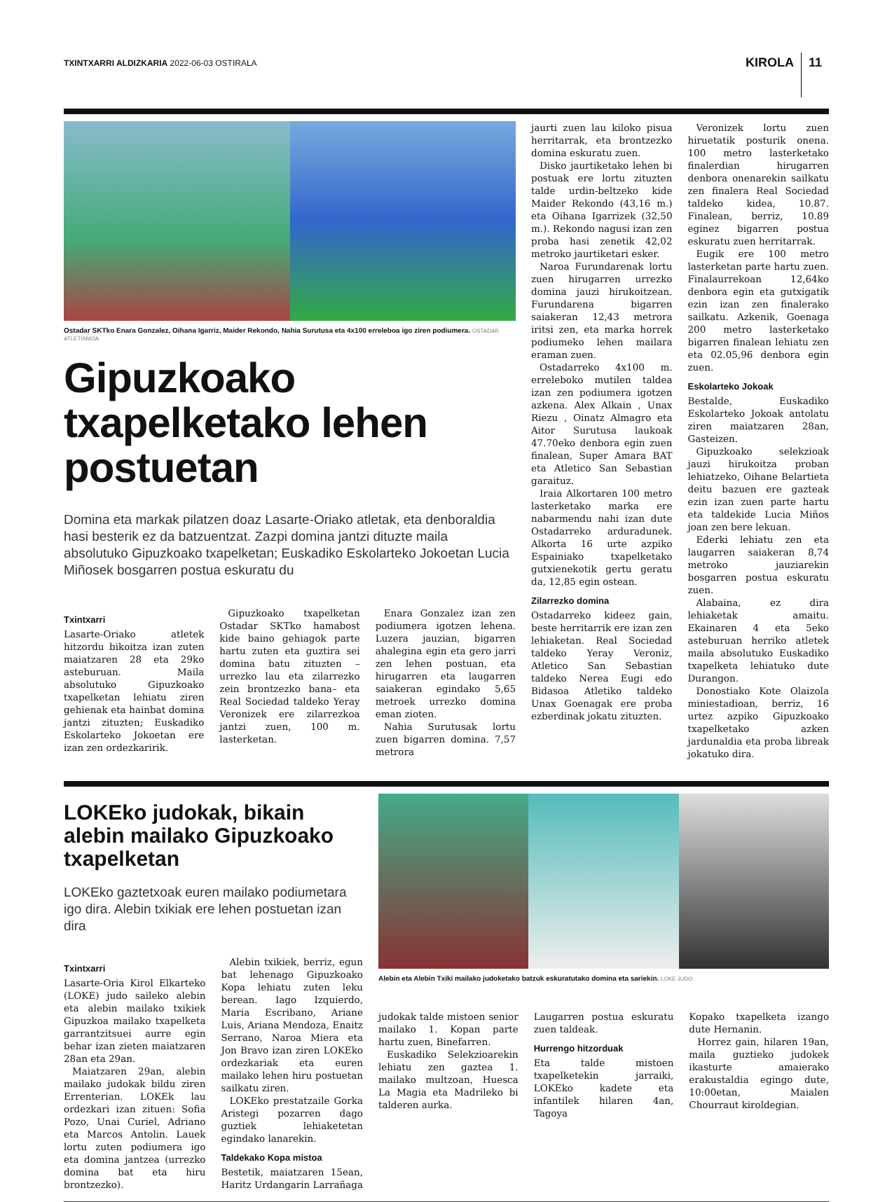TXINTXARRI ALDIZKARIA 2022-06-03 OSTIRALA
KIROLA 11
Ostadar SKTko Enara Gonzalez, Oihana Igarriz, Maider Rekondo, Nahia Surutusa eta 4x100 erreleboa igo ziren podiumera. OSTADAR ATLETISMOA
Gipuzkoako txapelketako lehen postuetan
Domina eta markak pilatzen doaz Lasarte-Oriako atletak, eta denboraldia hasi besterik ez da batzuentzat. Zazpi domina jantzi dituzte maila absolutuko Gipuzkoako txapelketan; Euskadiko Eskolarteko Jokoetan Lucia Miñosek bosgarren postua eskuratu du
Txintxarri
Lasarte-Oriako atletek hitzordu bikoitza izan zuten maiatzaren 28 eta 29ko asteburuan. Maila absolutuko Gipuzkoako txapelketan lehiatu ziren gehienak eta hainbat domina jantzi zituzten; Euskadiko Eskolarteko Jokoetan ere izan zen ordezkaririk.
Gipuzkoako txapelketan Ostadar SKTko hamabost kide baino gehiagok parte hartu zuten eta guztira sei domina batu zituzten –urrezko lau eta zilarrezko zein brontzezko bana– eta Real Sociedad taldeko Yeray Veronizek ere zilarrezkoa jantzi zuen, 100 m. lasterketan.
Enara Gonzalez izan zen podiumera igotzen lehena. Luzera jauzian, bigarren ahalegina egin eta gero jarri zen lehen postuan, eta hirugarren eta laugarren saiakeran egindako 5,65 metroek urrezko domina eman zioten.
Nahia Surutusak lortu zuen bigarren domina. 7,57 metrora
jaurti zuen lau kiloko pisua herritarrak, eta brontzezko domina eskuratu zuen.
Disko jaurtiketako lehen bi postuak ere lortu zituzten talde urdin-beltzeko kide Maider Rekondo (43,16 m.) eta Oihana Igarrizek (32,50 m.). Rekondo nagusi izan zen proba hasi zenetik 42,02 metroko jaurtiketari esker.
Naroa Furundarenak lortu zuen hirugarren urrezko domina jauzi hirukoitzean. Furundarena bigarren saiakeran 12,43 metrora iritsi zen, eta marka horrek podiumeko lehen mailara eraman zuen.
Ostadarreko 4x100 m. erreleboko mutilen taldea izan zen podiumera igotzen azkena. Alex Alkain , Unax Riezu , Oinatz Almagro eta Aitor Surutusa laukoak 47.70eko denbora egin zuen finalean, Super Amara BAT eta Atletico San Sebastian garaituz.
Iraia Alkortaren 100 metro lasterketako marka ere nabarmendu nahi izan dute Ostadarreko arduradunek. Alkorta 16 urte azpiko Espainiako txapelketako gutxienekotik gertu geratu da, 12,85 egin ostean.
Zilarrezko domina
Ostadarreko kideez gain, beste herritarrik ere izan zen lehiaketan. Real Sociedad taldeko Yeray Veroniz, Atletico San Sebastian taldeko Nerea Eugi edo Bidasoa Atletiko taldeko Unax Goenagak ere proba ezberdinak jokatu zituzten.
Veronizek lortu zuen hiruetatik posturik onena. 100 metro lasterketako finalerdian hirugarren denbora onenarekin sailkatu zen finalera Real Sociedad taldeko kidea, 10.87. Finalean, berriz, 10.89 eginez bigarren postua eskuratu zuen herritarrak.
Eugik ere 100 metro lasterketan parte hartu zuen. Finalaurrekoan 12,64ko denbora egin eta gutxigatik ezin izan zen finalerako sailkatu. Azkenik, Goenaga 200 metro lasterketako bigarren finalean lehiatu zen eta 02.05,96 denbora egin zuen.
Eskolarteko Jokoak
Bestalde, Euskadiko Eskolarteko Jokoak antolatu ziren maiatzaren 28an, Gasteizen.
Gipuzkoako selekzioak jauzi hirukoitza proban lehiatzeko, Oihane Belartieta deitu bazuen ere gazteak ezin izan zuen parte hartu eta taldekide Lucia Miños joan zen bere lekuan.
Ederki lehiatu zen eta laugarren saiakeran 8,74 metroko jauziarekin bosgarren postua eskuratu zuen.
Alabaina, ez dira lehiaketak amaitu. Ekainaren 4 eta 5eko asteburuan herriko atletek maila absolutuko Euskadiko txapelketa lehiatuko dute Durangon.
Donostiako Kote Olaizola miniestadioan, berriz, 16 urtez azpiko Gipuzkoako txapelketako azken jardunaldia eta proba libreak jokatuko dira.
LOKEko judokak, bikain alebin mailako Gipuzkoako txapelketan
LOKEko gaztetxoak euren mailako podiumetara igo dira. Alebin txikiak ere lehen postuetan izan dira
Txintxarri
Lasarte-Oria Kirol Elkarteko (LOKE) judo saileko alebin eta alebin mailako txikiek Gipuzkoa mailako txapelketa garrantzitsuei aurre egin behar izan zieten maiatzaren 28an eta 29an.
Maiatzaren 29an, alebin mailako judokak bildu ziren Errenterian. LOKEk lau ordezkari izan zituen: Sofia Pozo, Unai Curiel, Adriano eta Marcos Antolin. Lauek lortu zuten podiumera igo eta domina jantzea (urrezko domina bat eta hiru brontzezko).
Alebin txikiek, berriz, egun bat lehenago Gipuzkoako Kopa lehiatu zuten leku berean. Iago Izquierdo, Maria Escribano, Ariane Luis, Ariana Mendoza, Enaitz Serrano, Naroa Miera eta Jon Bravo izan ziren LOKEko ordezkariak eta euren mailako lehen hiru postuetan sailkatu ziren.
LOKEko prestatzaile Gorka Aristegi pozarren dago guztiek lehiaketetan egindako lanarekin.
Taldekako Kopa mistoa
Bestetik, maiatzaren 15ean, Haritz Urdangarin Larrañaga
Alebin eta Alebin Txiki mailako judoketako batzuk eskuratutako domina eta sariekin. LOKE JUDO
judokak talde mistoen senior mailako 1. Kopan parte hartu zuen, Binefarren.
Euskadiko Selekzioarekin lehiatu zen gaztea 1. mailako multzoan, Huesca La Magia eta Madrileko bi talderen aurka.
Laugarren postua eskuratu zuen taldeak.
Hurrengo hitzorduak
Eta talde mistoen txapelketekin jarraiki, LOKEko kadete eta infantilek hilaren 4an, Tagoya
Kopako txapelketa izango dute Hernanin.
Horrez gain, hilaren 19an, maila guztieko judokek ikasturte amaierako erakustaldia egingo dute, 10:00etan, Maialen Chourraut kiroldegian.